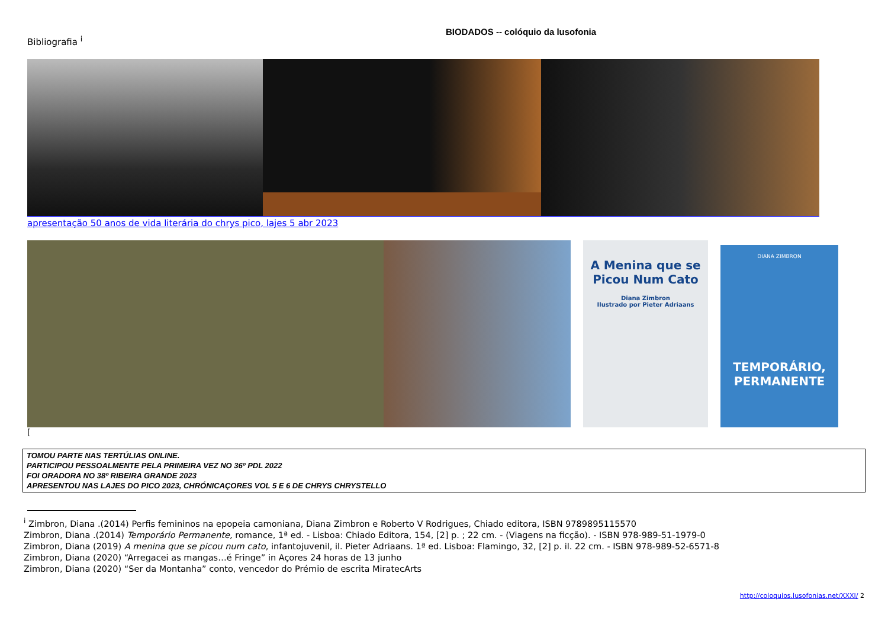BIODADOS -- colóquio da lusofonia
Bibliografia <sup>i</sup>
apresentação 50 anos de vida literária do chrys pico, lajes 5 abr 2023
A Menina que se Picou Num Cato
Diana Zimbron
Ilustrado por Pieter Adriaans
DIANA ZIMBRON
TEMPORÁRIO, PERMANENTE
[
TOMOU PARTE NAS TERTÚLIAS ONLINE.
PARTICIPOU PESSOALMENTE PELA PRIMEIRA VEZ NO 36º PDL 2022
FOI ORADORA NO 38º RIBEIRA GRANDE 2023
APRESENTOU NAS LAJES DO PICO 2023, CHRÓNICAÇORES VOL 5 E 6 DE CHRYS CHRYSTELLO
<sup>i</sup> Zimbron, Diana .(2014) Perfis femininos na epopeia camoniana, Diana Zimbron e Roberto V Rodrigues, Chiado editora, ISBN 9789895115570
Zimbron, Diana .(2014) Temporário Permanente, romance, 1ª ed. - Lisboa: Chiado Editora, 154, [2] p. ; 22 cm. - (Viagens na ficção). - ISBN 978-989-51-1979-0
Zimbron, Diana (2019) A menina que se picou num cato, infantojuvenil, il. Pieter Adriaans. 1ª ed. Lisboa: Flamingo, 32, [2] p. il. 22 cm. - ISBN 978-989-52-6571-8
Zimbron, Diana (2020) “Arregacei as mangas…é Fringe” in Açores 24 horas de 13 junho
Zimbron, Diana (2020) “Ser da Montanha” conto, vencedor do Prémio de escrita MiratecArts
http://coloquios.lusofonias.net/XXXI/ 2